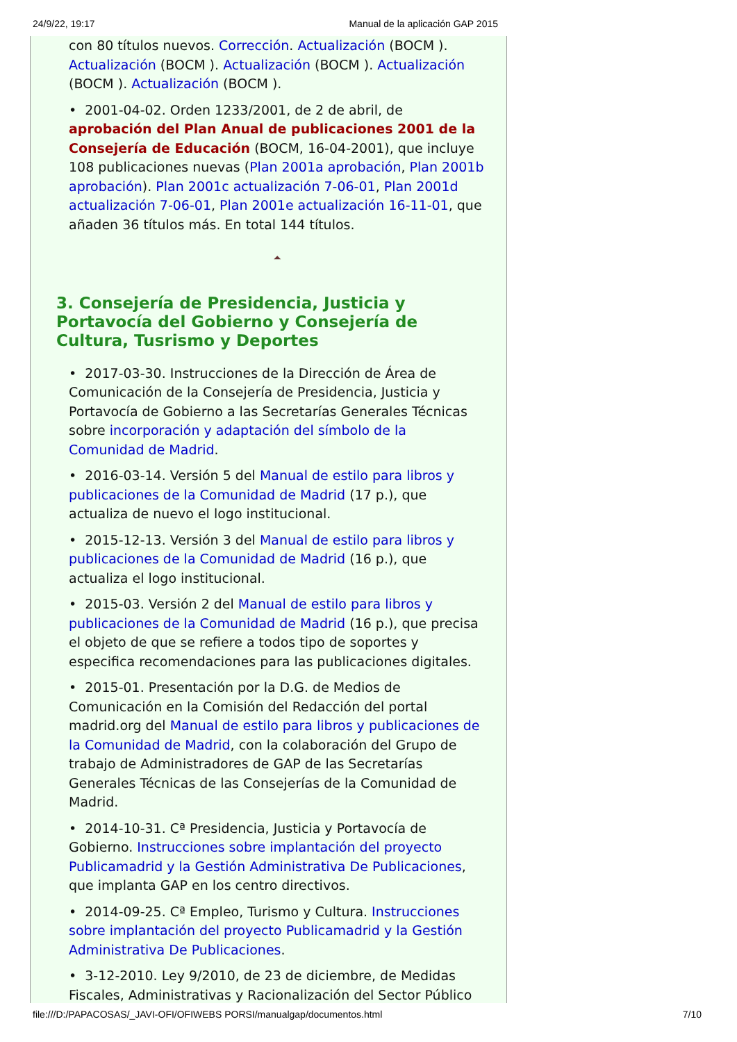24/9/22, 19:17 Manual de la aplicación GAP 2015
con 80 títulos nuevos. Corrección. Actualización (BOCM ). Actualización (BOCM ). Actualización (BOCM ). Actualización (BOCM ). Actualización (BOCM ).
• 2001-04-02. Orden 1233/2001, de 2 de abril, de aprobación del Plan Anual de publicaciones 2001 de la Consejería de Educación (BOCM, 16-04-2001), que incluye 108 publicaciones nuevas (Plan 2001a aprobación, Plan 2001b aprobación). Plan 2001c actualización 7-06-01, Plan 2001d actualización 7-06-01, Plan 2001e actualización 16-11-01, que añaden 36 títulos más. En total 144 títulos.
⏶
3. Consejería de Presidencia, Justicia y Portavocía del Gobierno y Consejería de Cultura, Tusrismo y Deportes
• 2017-03-30. Instrucciones de la Dirección de Área de Comunicación de la Consejería de Presidencia, Justicia y Portavocía de Gobierno a las Secretarías Generales Técnicas sobre incorporación y adaptación del símbolo de la Comunidad de Madrid.
• 2016-03-14. Versión 5 del Manual de estilo para libros y publicaciones de la Comunidad de Madrid (17 p.), que actualiza de nuevo el logo institucional.
• 2015-12-13. Versión 3 del Manual de estilo para libros y publicaciones de la Comunidad de Madrid (16 p.), que actualiza el logo institucional.
• 2015-03. Versión 2 del Manual de estilo para libros y publicaciones de la Comunidad de Madrid (16 p.), que precisa el objeto de que se refiere a todos tipo de soportes y especifica recomendaciones para las publicaciones digitales.
• 2015-01. Presentación por la D.G. de Medios de Comunicación en la Comisión del Redacción del portal madrid.org del Manual de estilo para libros y publicaciones de la Comunidad de Madrid, con la colaboración del Grupo de trabajo de Administradores de GAP de las Secretarías Generales Técnicas de las Consejerías de la Comunidad de Madrid.
• 2014-10-31. Cª Presidencia, Justicia y Portavocía de Gobierno. Instrucciones sobre implantación del proyecto Publicamadrid y la Gestión Administrativa De Publicaciones, que implanta GAP en los centro directivos.
• 2014-09-25. Cª Empleo, Turismo y Cultura. Instrucciones sobre implantación del proyecto Publicamadrid y la Gestión Administrativa De Publicaciones.
• 3-12-2010. Ley 9/2010, de 23 de diciembre, de Medidas Fiscales, Administrativas y Racionalización del Sector Público
file:///D:/PAPACOSAS/_JAVI-OFI/OFIWEBS PORSI/manualgap/documentos.html 7/10